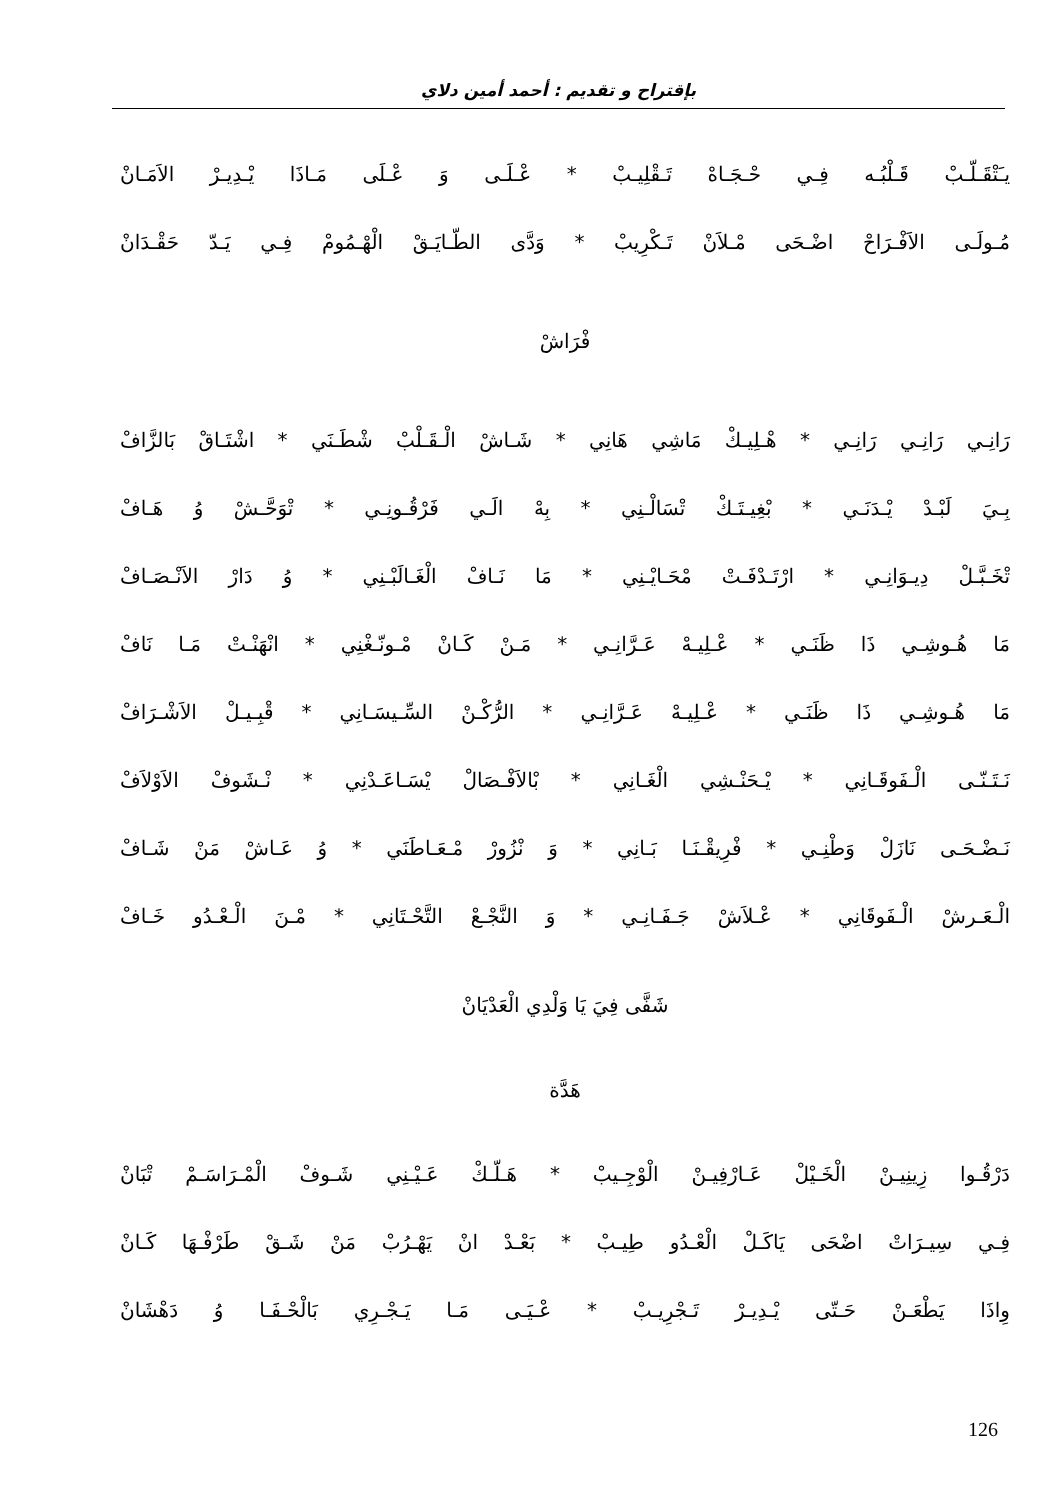بإقتراح و تقديم : أحمد أمين دلاي
يـَتْقَـلّـبْ قَـلْبُـه فِـي حْـجَـاهْ تَـقْلِيـبْ * عْـلَـى وَ عْـلَى مَـاذَا يْـدِيـرْ الاَمَـانْ
مُـولَـى الاَفْـرَاحْ اضْـحَى مْـلاَنْ تَـكْرِيبْ * وَدَّى الطّـايَـقْ الْهْـمُومْ فِـي يَـدّ حَقْـدَانْ
فْرَاشْ
رَانِـي رَانِـي رَانِـي * هْـلِيـكْ مَاشِي هَانِي * شَـاشْ الْـقَـلْبْ شْطَـنَي * اشْتَـاقْ بَالزَّافْ
بِـيَ لَبْـدْ يْـدَنَـي * بْغِيـتَـكْ تْسَالْـنِي * بِهْ الَـي فَرْقُـونِـي * تْوَحَّـشْ وُ هَـافْ
تْخَـبَّـلْ دِيـوَانِـي * ارْتَـدْفَـتْ مْحَـايْـنِي * مَا نَـافْ الْغَـالَبْـنِي * وُ دَارْ الاَنْـصَـافْ
مَا هُـوشِـي ذَا ظَنَـي * عْـلِيـهْ عَـرَّانِـي * مَـنْ كَـانْ مْـونّـغْنِي * انْهَنْـتْ مَـا نَافْ
مَا هُـوشِـي ذَا ظَنَـي * عْـلِيـهْ عَـرَّانِـي * الرُّكْـنْ السِّـيسَـانِي * قْبِـيـلْ الاَشْـرَافْ
نَـتَـنّـى الْـفَوقَـانِي * يْـحَنْـشِي الْغَـانِي * بْالاَفْـصَالْ يْسَـاعَـدْنِي * نْـشَوفْ الاَوْلاَفْ
نَـضْـحَـى نَازَلْ وَطْنِـي * فْرِيقْـنَـا بَـانِي * وَ نْزُورْ مْـعَـاطَنَي * وُ عَـاشْ مَنْ شَـافْ
الْـعَـرشْ الْـفَوقَانِي * عْـلاَشْ جَـفَـانِـي * وَ النَّجْـعْ التَّحْـتَانِي * مْـنَ الْـعْـدُو خَـافْ
شَفَّى فِيَ يَا وَلْدِي الْعَدْيَانْ
هَدَّة
دَرْقُـوا زِينِيـنْ الْخَـيْلْ عَـارْفِيـنْ الْوْجِـيبْ * هَـلّـكْ عَـيْـنِي شَـوفْ الْمْـرَاسَـمْ تْبَانْ
فِـي سِيـرَاتْ اضْحَى يَاكَـلْ الْعْـدُو طِيـبْ * بَعْـدْ انْ يَهْـرُبْ مَنْ شَـقْ طَرْفْـهَا كَـانْ
وِاذَا يَطْعَـنْ حَـتّى يْـدِيـرْ تَـجْرِيـبْ * عْـيَـى مَـا يَـجْـرِي بَالْحْـفَـا وُ دَهْشَانْ
126